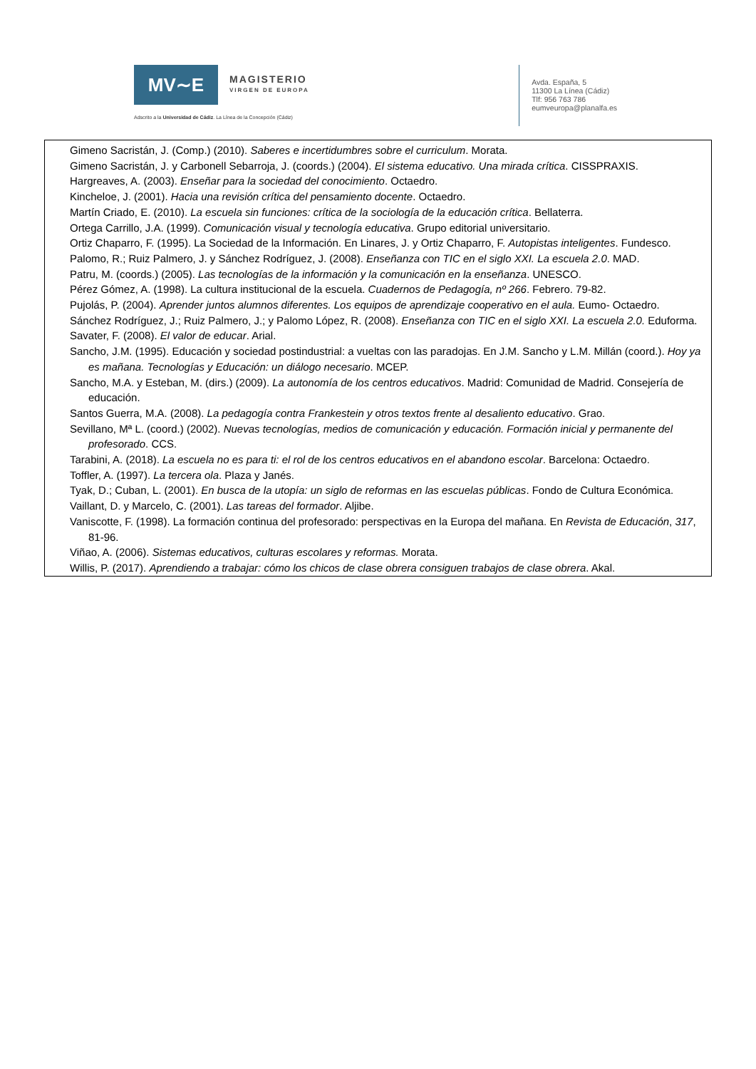MV∼E
MAGISTERIO
VIRGEN DE EUROPA
Adscrito a la Universidad de Cádiz. La Línea de la Concepción (Cádiz)
Avda. España, 5
11300 La Línea (Cádiz)
Tlf: 956 763 786
eumveuropa@planalfa.es
Gimeno Sacristán, J. (Comp.) (2010). Saberes e incertidumbres sobre el curriculum. Morata.
Gimeno Sacristán, J. y Carbonell Sebarroja, J. (coords.) (2004). El sistema educativo. Una mirada crítica. CISSPRAXIS.
Hargreaves, A. (2003). Enseñar para la sociedad del conocimiento. Octaedro.
Kincheloe, J. (2001). Hacia una revisión crítica del pensamiento docente. Octaedro.
Martín Criado, E. (2010). La escuela sin funciones: crítica de la sociología de la educación crítica. Bellaterra.
Ortega Carrillo, J.A. (1999). Comunicación visual y tecnología educativa. Grupo editorial universitario.
Ortiz Chaparro, F. (1995). La Sociedad de la Información. En Linares, J. y Ortiz Chaparro, F. Autopistas inteligentes. Fundesco.
Palomo, R.; Ruiz Palmero, J. y Sánchez Rodríguez, J. (2008). Enseñanza con TIC en el siglo XXI. La escuela 2.0. MAD.
Patru, M. (coords.) (2005). Las tecnologías de la información y la comunicación en la enseñanza. UNESCO.
Pérez Gómez, A. (1998). La cultura institucional de la escuela. Cuadernos de Pedagogía, nº 266. Febrero. 79-82.
Pujolás, P. (2004). Aprender juntos alumnos diferentes. Los equipos de aprendizaje cooperativo en el aula. Eumo- Octaedro.
Sánchez Rodríguez, J.; Ruiz Palmero, J.; y Palomo López, R. (2008). Enseñanza con TIC en el siglo XXI. La escuela 2.0. Eduforma.
Savater, F. (2008). El valor de educar. Arial.
Sancho, J.M. (1995). Educación y sociedad postindustrial: a vueltas con las paradojas. En J.M. Sancho y L.M. Millán (coord.). Hoy ya es mañana. Tecnologías y Educación: un diálogo necesario. MCEP.
Sancho, M.A. y Esteban, M. (dirs.) (2009). La autonomía de los centros educativos. Madrid: Comunidad de Madrid. Consejería de educación.
Santos Guerra, M.A. (2008). La pedagogía contra Frankestein y otros textos frente al desaliento educativo. Grao.
Sevillano, Mª L. (coord.) (2002). Nuevas tecnologías, medios de comunicación y educación. Formación inicial y permanente del profesorado. CCS.
Tarabini, A. (2018). La escuela no es para ti: el rol de los centros educativos en el abandono escolar. Barcelona: Octaedro.
Toffler, A. (1997). La tercera ola. Plaza y Janés.
Tyak, D.; Cuban, L. (2001). En busca de la utopía: un siglo de reformas en las escuelas públicas. Fondo de Cultura Económica.
Vaillant, D. y Marcelo, C. (2001). Las tareas del formador. Aljibe.
Vaniscotte, F. (1998). La formación continua del profesorado: perspectivas en la Europa del mañana. En Revista de Educación, 317, 81-96.
Viñao, A. (2006). Sistemas educativos, culturas escolares y reformas. Morata.
Willis, P. (2017). Aprendiendo a trabajar: cómo los chicos de clase obrera consiguen trabajos de clase obrera. Akal.